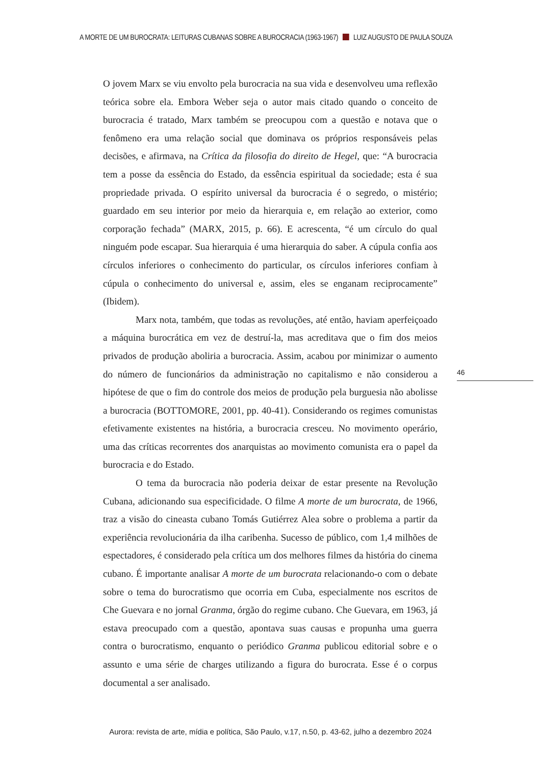A MORTE DE UM BUROCRATA: LEITURAS CUBANAS SOBRE A BUROCRACIA (1963-1967) LUIZ AUGUSTO DE PAULA SOUZA
O jovem Marx se viu envolto pela burocracia na sua vida e desenvolveu uma reflexão teórica sobre ela. Embora Weber seja o autor mais citado quando o conceito de burocracia é tratado, Marx também se preocupou com a questão e notava que o fenômeno era uma relação social que dominava os próprios responsáveis pelas decisões, e afirmava, na Crítica da filosofia do direito de Hegel, que: “A burocracia tem a posse da essência do Estado, da essência espiritual da sociedade; esta é sua propriedade privada. O espírito universal da burocracia é o segredo, o mistério; guardado em seu interior por meio da hierarquia e, em relação ao exterior, como corporação fechada” (MARX, 2015, p. 66). E acrescenta, “é um círculo do qual ninguém pode escapar. Sua hierarquia é uma hierarquia do saber. A cúpula confia aos círculos inferiores o conhecimento do particular, os círculos inferiores confiam à cúpula o conhecimento do universal e, assim, eles se enganam reciprocamente” (Ibidem).
Marx nota, também, que todas as revoluções, até então, haviam aperfeiçoado a máquina burocrática em vez de destruí-la, mas acreditava que o fim dos meios privados de produção aboliria a burocracia. Assim, acabou por minimizar o aumento do número de funcionários da administração no capitalismo e não considerou a hipótese de que o fim do controle dos meios de produção pela burguesia não abolisse a burocracia (BOTTOMORE, 2001, pp. 40-41). Considerando os regimes comunistas efetivamente existentes na história, a burocracia cresceu. No movimento operário, uma das críticas recorrentes dos anarquistas ao movimento comunista era o papel da burocracia e do Estado.
O tema da burocracia não poderia deixar de estar presente na Revolução Cubana, adicionando sua especificidade. O filme A morte de um burocrata, de 1966, traz a visão do cineasta cubano Tomás Gutiérrez Alea sobre o problema a partir da experiência revolucionária da ilha caribenha. Sucesso de público, com 1,4 milhões de espectadores, é considerado pela crítica um dos melhores filmes da história do cinema cubano. É importante analisar A morte de um burocrata relacionando-o com o debate sobre o tema do burocratismo que ocorria em Cuba, especialmente nos escritos de Che Guevara e no jornal Granma, órgão do regime cubano. Che Guevara, em 1963, já estava preocupado com a questão, apontava suas causas e propunha uma guerra contra o burocratismo, enquanto o periódico Granma publicou editorial sobre e o assunto e uma série de charges utilizando a figura do burocrata. Esse é o corpus documental a ser analisado.
46
Aurora: revista de arte, mídia e política, São Paulo, v.17, n.50, p. 43-62, julho a dezembro 2024